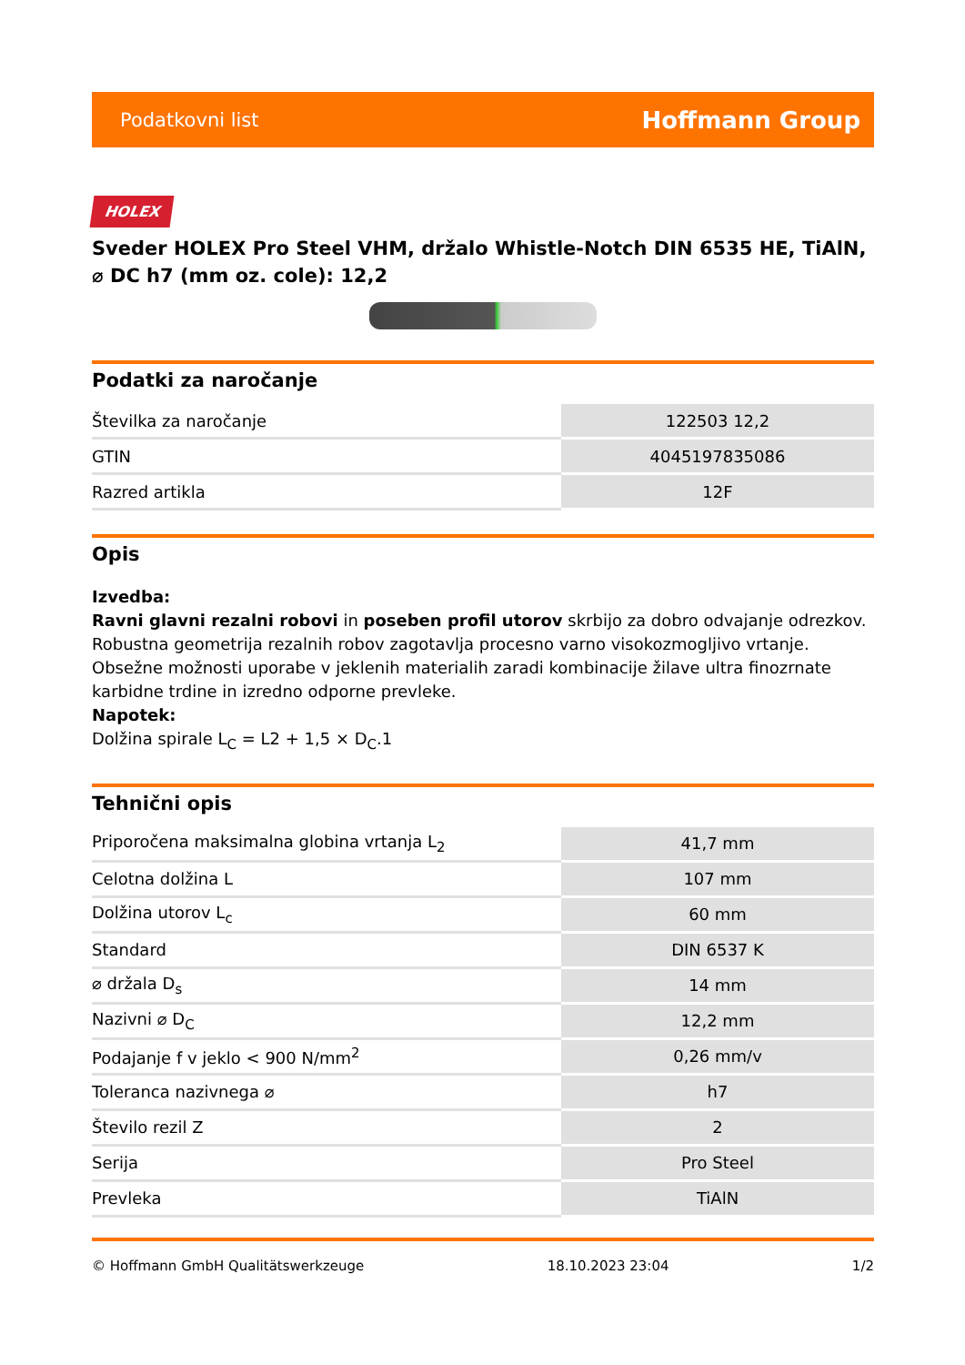Podatkovni list Hoffmann Group
HOLEX
Sveder HOLEX Pro Steel VHM, držalo Whistle-Notch DIN 6535 HE, TiAlN, ⌀ DC h7 (mm oz. cole): 12,2
Podatki za naročanje
| Številka za naročanje | 122503 12,2 |
| GTIN | 4045197835086 |
| Razred artikla | 12F |
Opis
Izvedba:
Ravni glavni rezalni robovi in poseben profil utorov skrbijo za dobro odvajanje odrezkov. Robustna geometrija rezalnih robov zagotavlja procesno varno visokozmogljivo vrtanje. Obsežne možnosti uporabe v jeklenih materialih zaradi kombinacije žilave ultra finozrnate karbidne trdine in izredno odporne prevleke.
Napotek:
Dolžina spirale L<sub>C</sub> = L2 + 1,5 × D<sub>C</sub>.1
Tehnični opis
| Priporočena maksimalna globina vrtanja L<sub>2</sub> | 41,7 mm |
| Celotna dolžina L | 107 mm |
| Dolžina utorov L<sub>c</sub> | 60 mm |
| Standard | DIN 6537 K |
| ⌀ držala D<sub>s</sub> | 14 mm |
| Nazivni ⌀ D<sub>C</sub> | 12,2 mm |
| Podajanje f v jeklo < 900 N/mm<sup>2</sup> | 0,26 mm/v |
| Toleranca nazivnega ⌀ | h7 |
| Število rezil Z | 2 |
| Serija | Pro Steel |
| Prevleka | TiAlN |
© Hoffmann GmbH Qualitätswerkzeuge 18.10.2023 23:04 1/2